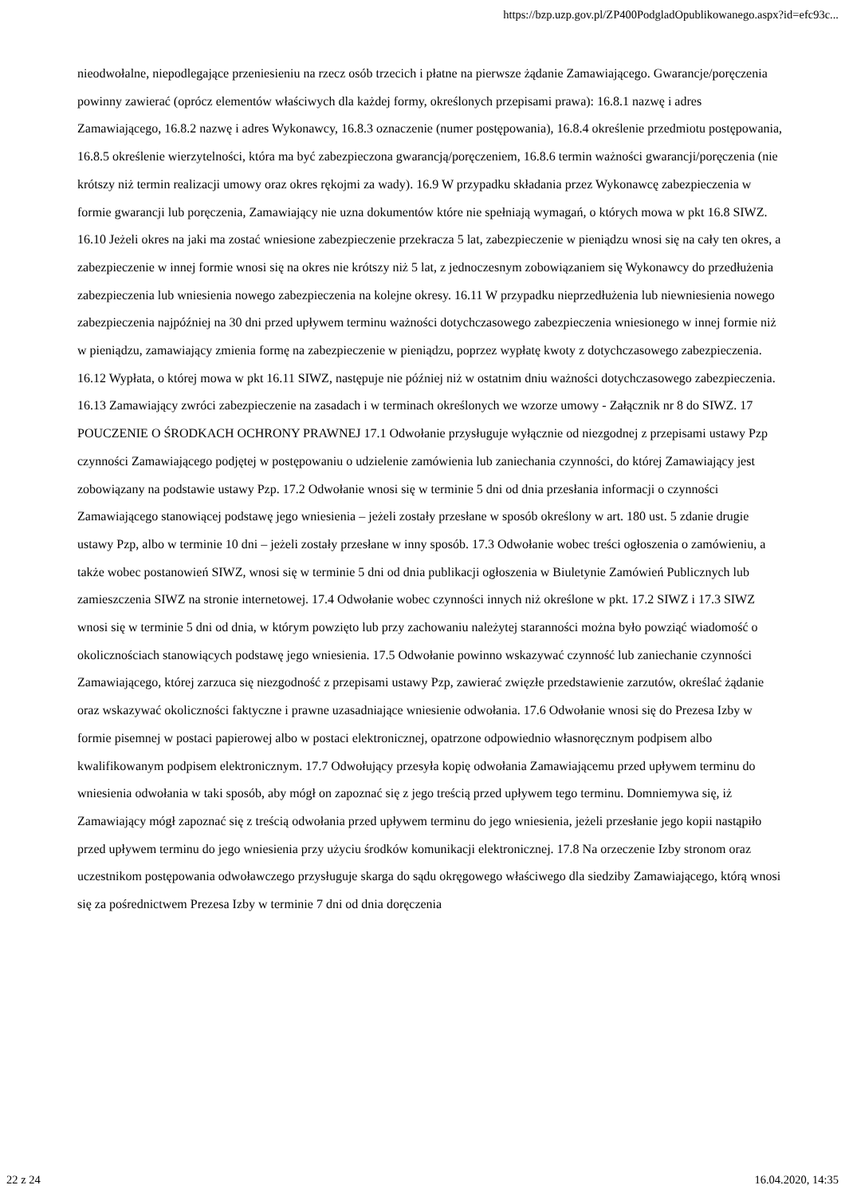https://bzp.uzp.gov.pl/ZP400PodgladOpublikowanego.aspx?id=efc93c...
nieodwołalne, niepodlegające przeniesieniu na rzecz osób trzecich i płatne na pierwsze żądanie Zamawiającego. Gwarancje/poręczenia powinny zawierać (oprócz elementów właściwych dla każdej formy, określonych przepisami prawa): 16.8.1 nazwę i adres Zamawiającego, 16.8.2 nazwę i adres Wykonawcy, 16.8.3 oznaczenie (numer postępowania), 16.8.4 określenie przedmiotu postępowania, 16.8.5 określenie wierzytelności, która ma być zabezpieczona gwarancją/poręczeniem, 16.8.6 termin ważności gwarancji/poręczenia (nie krótszy niż termin realizacji umowy oraz okres rękojmi za wady). 16.9 W przypadku składania przez Wykonawcę zabezpieczenia w formie gwarancji lub poręczenia, Zamawiający nie uzna dokumentów które nie spełniają wymagań, o których mowa w pkt 16.8 SIWZ. 16.10 Jeżeli okres na jaki ma zostać wniesione zabezpieczenie przekracza 5 lat, zabezpieczenie w pieniądzu wnosi się na cały ten okres, a zabezpieczenie w innej formie wnosi się na okres nie krótszy niż 5 lat, z jednoczesnym zobowiązaniem się Wykonawcy do przedłużenia zabezpieczenia lub wniesienia nowego zabezpieczenia na kolejne okresy. 16.11 W przypadku nieprzedłużenia lub niewniesienia nowego zabezpieczenia najpóźniej na 30 dni przed upływem terminu ważności dotychczasowego zabezpieczenia wniesionego w innej formie niż w pieniądzu, zamawiający zmienia formę na zabezpieczenie w pieniądzu, poprzez wypłatę kwoty z dotychczasowego zabezpieczenia. 16.12 Wypłata, o której mowa w pkt 16.11 SIWZ, następuje nie później niż w ostatnim dniu ważności dotychczasowego zabezpieczenia. 16.13 Zamawiający zwróci zabezpieczenie na zasadach i w terminach określonych we wzorze umowy - Załącznik nr 8 do SIWZ. 17 POUCZENIE O ŚRODKACH OCHRONY PRAWNEJ 17.1 Odwołanie przysługuje wyłącznie od niezgodnej z przepisami ustawy Pzp czynności Zamawiającego podjętej w postępowaniu o udzielenie zamówienia lub zaniechania czynności, do której Zamawiający jest zobowiązany na podstawie ustawy Pzp. 17.2 Odwołanie wnosi się w terminie 5 dni od dnia przesłania informacji o czynności Zamawiającego stanowiącej podstawę jego wniesienia – jeżeli zostały przesłane w sposób określony w art. 180 ust. 5 zdanie drugie ustawy Pzp, albo w terminie 10 dni – jeżeli zostały przesłane w inny sposób. 17.3 Odwołanie wobec treści ogłoszenia o zamówieniu, a także wobec postanowień SIWZ, wnosi się w terminie 5 dni od dnia publikacji ogłoszenia w Biuletynie Zamówień Publicznych lub zamieszczenia SIWZ na stronie internetowej. 17.4 Odwołanie wobec czynności innych niż określone w pkt. 17.2 SIWZ i 17.3 SIWZ wnosi się w terminie 5 dni od dnia, w którym powzięto lub przy zachowaniu należytej staranności można było powziąć wiadomość o okolicznościach stanowiących podstawę jego wniesienia. 17.5 Odwołanie powinno wskazywać czynność lub zaniechanie czynności Zamawiającego, której zarzuca się niezgodność z przepisami ustawy Pzp, zawierać zwięzłe przedstawienie zarzutów, określać żądanie oraz wskazywać okoliczności faktyczne i prawne uzasadniające wniesienie odwołania. 17.6 Odwołanie wnosi się do Prezesa Izby w formie pisemnej w postaci papierowej albo w postaci elektronicznej, opatrzone odpowiednio własnoręcznym podpisem albo kwalifikowanym podpisem elektronicznym. 17.7 Odwołujący przesyła kopię odwołania Zamawiającemu przed upływem terminu do wniesienia odwołania w taki sposób, aby mógł on zapoznać się z jego treścią przed upływem tego terminu. Domniemywa się, iż Zamawiający mógł zapoznać się z treścią odwołania przed upływem terminu do jego wniesienia, jeżeli przesłanie jego kopii nastąpiło przed upływem terminu do jego wniesienia przy użyciu środków komunikacji elektronicznej. 17.8 Na orzeczenie Izby stronom oraz uczestnikom postępowania odwoławczego przysługuje skarga do sądu okręgowego właściwego dla siedziby Zamawiającego, którą wnosi się za pośrednictwem Prezesa Izby w terminie 7 dni od dnia doręczenia
22 z 24 16.04.2020, 14:35